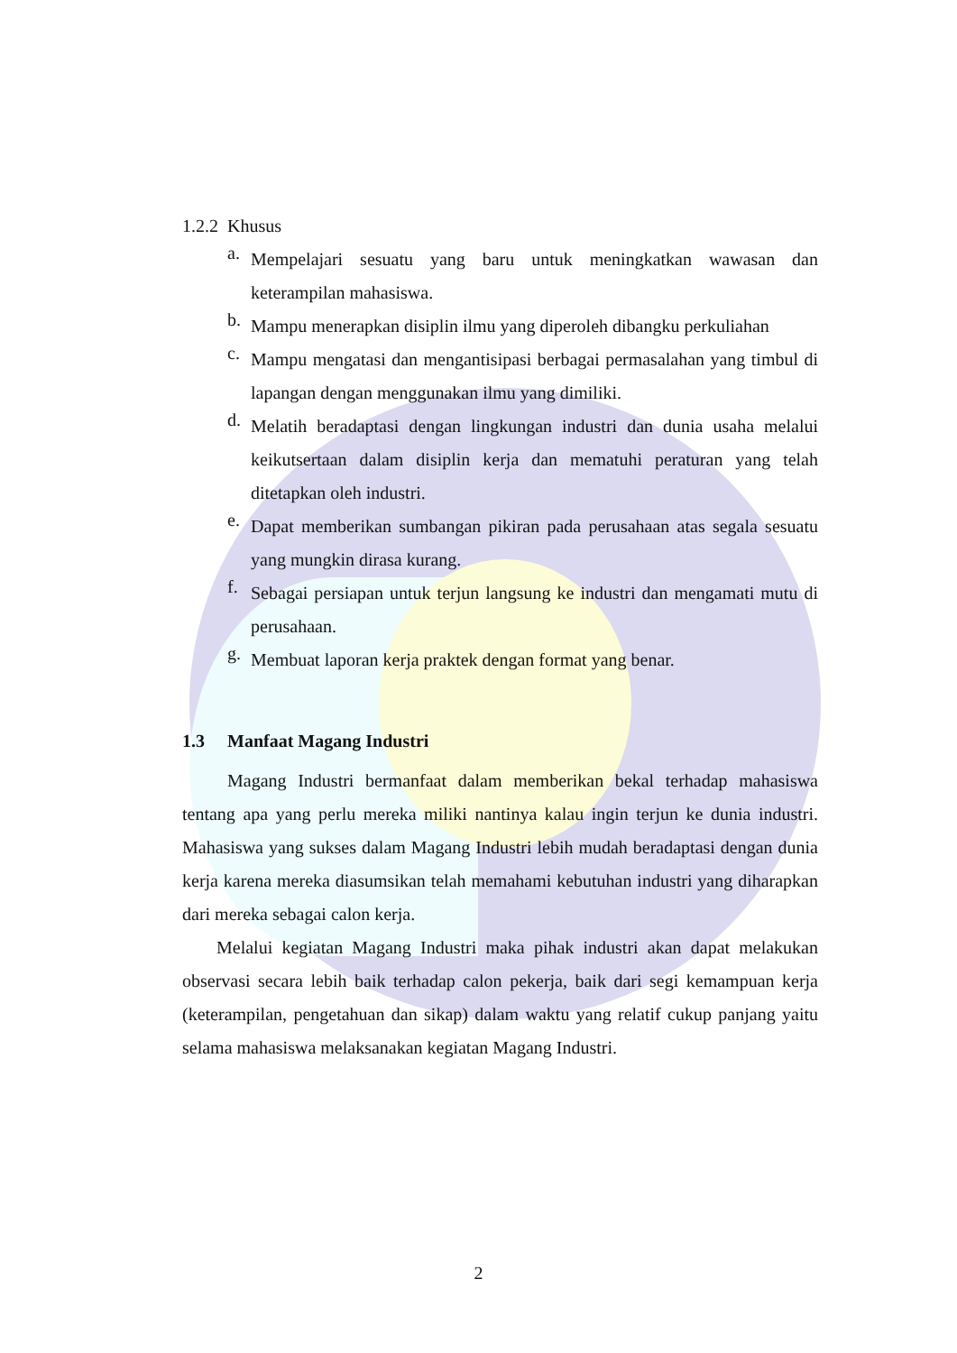1.2.2 Khusus
a.
Mempelajari sesuatu yang baru untuk meningkatkan wawasan dan keterampilan mahasiswa.
b.
Mampu menerapkan disiplin ilmu yang diperoleh dibangku perkuliahan
c.
Mampu mengatasi dan mengantisipasi berbagai permasalahan yang timbul di lapangan dengan menggunakan ilmu yang dimiliki.
d.
Melatih beradaptasi dengan lingkungan industri dan dunia usaha melalui keikutsertaan dalam disiplin kerja dan mematuhi peraturan yang telah ditetapkan oleh industri.
e.
Dapat memberikan sumbangan pikiran pada perusahaan atas segala sesuatu yang mungkin dirasa kurang.
f.
Sebagai persiapan untuk terjun langsung ke industri dan mengamati mutu di perusahaan.
g.
Membuat laporan kerja praktek dengan format yang benar.
1.3 Manfaat Magang Industri
Magang Industri bermanfaat dalam memberikan bekal terhadap mahasiswa tentang apa yang perlu mereka miliki nantinya kalau ingin terjun ke dunia industri. Mahasiswa yang sukses dalam Magang Industri lebih mudah beradaptasi dengan dunia kerja karena mereka diasumsikan telah memahami kebutuhan industri yang diharapkan dari mereka sebagai calon kerja.
Melalui kegiatan Magang Industri maka pihak industri akan dapat melakukan observasi secara lebih baik terhadap calon pekerja, baik dari segi kemampuan kerja (keterampilan, pengetahuan dan sikap) dalam waktu yang relatif cukup panjang yaitu selama mahasiswa melaksanakan kegiatan Magang Industri.
2